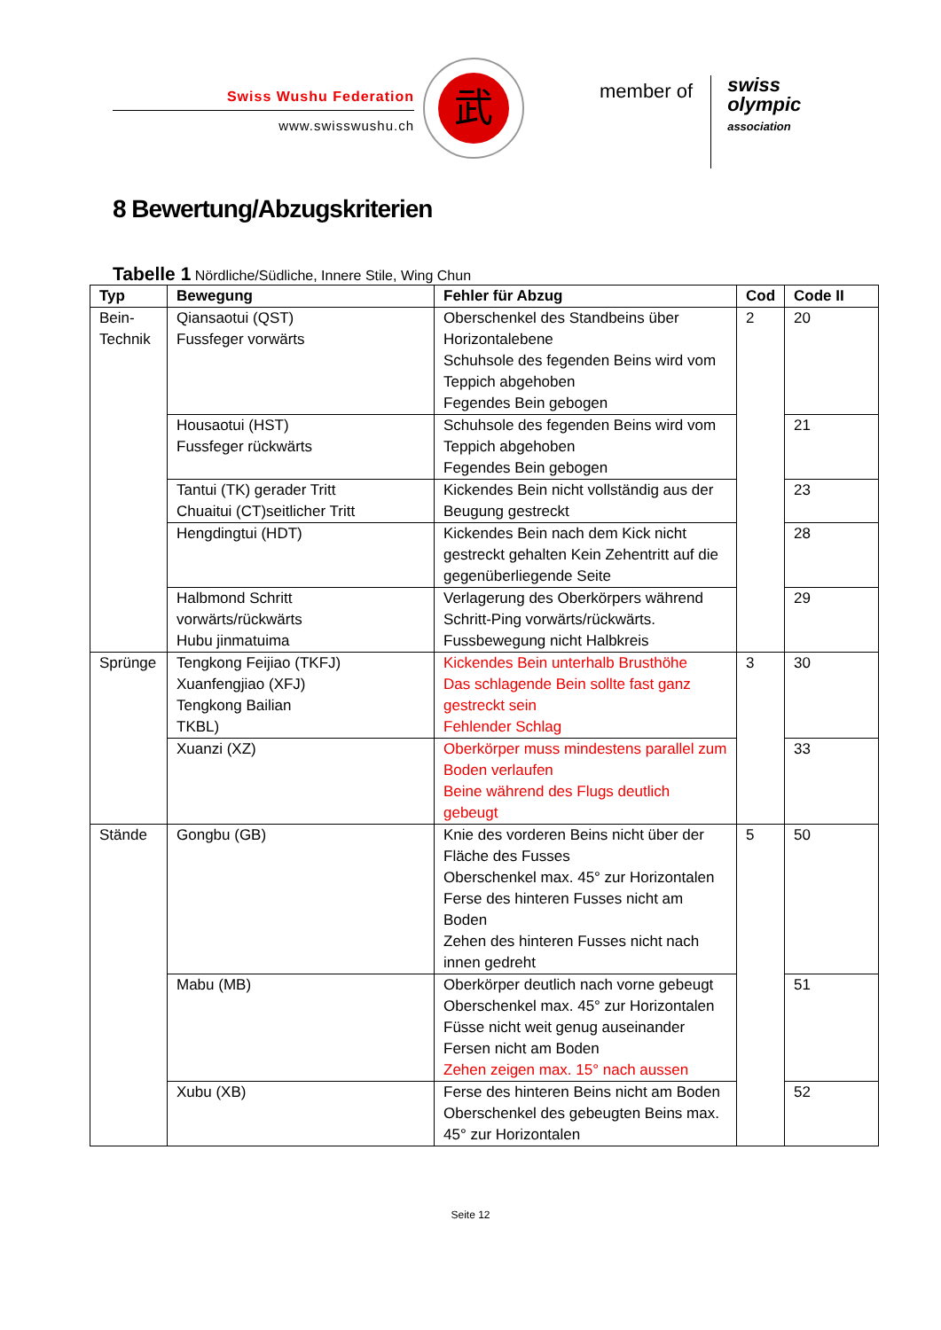Swiss Wushu Federation
www.swisswushu.ch
武
member of
swiss
olympic
association
8 Bewertung/Abzugskriterien
Tabelle 1 Nördliche/Südliche, Innere Stile, Wing Chun
| Typ | Bewegung | Fehler für Abzug | Cod | Code II |
| --- | --- | --- | --- | --- |
| Bein- Technik | Qiansaotui (QST) Fussfeger vorwärts | Oberschenkel des Standbeins über Horizontalebene Schuhsole des fegenden Beins wird vom Teppich abgehoben Fegendes Bein gebogen | 2 | 20 |
| | Housaotui (HST) Fussfeger rückwärts | Schuhsole des fegenden Beins wird vom Teppich abgehoben Fegendes Bein gebogen | | 21 |
| | Tantui (TK) gerader Tritt Chuaitui (CT)seitlicher Tritt | Kickendes Bein nicht vollständig aus der Beugung gestreckt | | 23 |
| | Hengdingtui (HDT) | Kickendes Bein nach dem Kick nicht gestreckt gehalten Kein Zehentritt auf die gegenüberliegende Seite | | 28 |
| | Halbmond Schritt vorwärts/rückwärts Hubu jinmatuima | Verlagerung des Oberkörpers während Schritt-Ping vorwärts/rückwärts. Fussbewegung nicht Halbkreis | | 29 |
| Sprünge | Tengkong Feijiao (TKFJ) Xuanfengjiao (XFJ) Tengkong Bailian TKBL) | Kickendes Bein unterhalb Brusthöhe Das schlagende Bein sollte fast ganz gestreckt sein Fehlender Schlag | 3 | 30 |
| | Xuanzi (XZ) | Oberkörper muss mindestens parallel zum Boden verlaufen Beine während des Flugs deutlich gebeugt | | 33 |
| Stände | Gongbu (GB) | Knie des vorderen Beins nicht über der Fläche des Fusses Oberschenkel max. 45° zur Horizontalen Ferse des hinteren Fusses nicht am Boden Zehen des hinteren Fusses nicht nach innen gedreht | 5 | 50 |
| | Mabu (MB) | Oberkörper deutlich nach vorne gebeugt Oberschenkel max. 45° zur Horizontalen Füsse nicht weit genug auseinander Fersen nicht am Boden Zehen zeigen max. 15° nach aussen | | 51 |
| | Xubu (XB) | Ferse des hinteren Beins nicht am Boden Oberschenkel des gebeugten Beins max. 45° zur Horizontalen | | 52 |
Seite 12